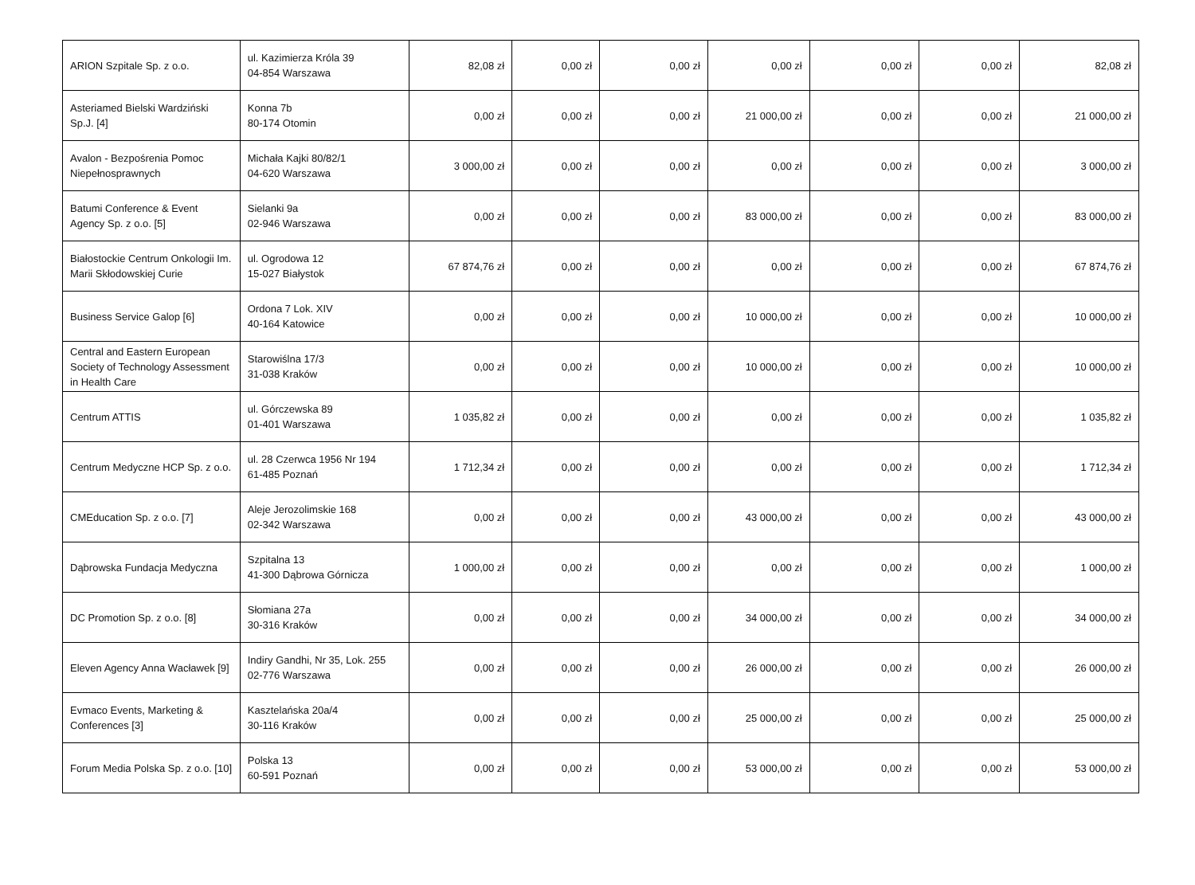| ARION Szpitale Sp. z o.o. | ul. Kazimierza Króla 39 04-854 Warszawa | 82,08 zł | 0,00 zł | 0,00 zł | 0,00 zł | 0,00 zł | 0,00 zł | 82,08 zł |
| Asteriamed Bielski Wardziński Sp.J. [4] | Konna 7b 80-174 Otomin | 0,00 zł | 0,00 zł | 0,00 zł | 21 000,00 zł | 0,00 zł | 0,00 zł | 21 000,00 zł |
| Avalon - Bezpośrenia Pomoc Niepełnosprawnych | Michała Kajki 80/82/1 04-620 Warszawa | 3 000,00 zł | 0,00 zł | 0,00 zł | 0,00 zł | 0,00 zł | 0,00 zł | 3 000,00 zł |
| Batumi Conference & Event Agency Sp. z o.o. [5] | Sielanki 9a 02-946 Warszawa | 0,00 zł | 0,00 zł | 0,00 zł | 83 000,00 zł | 0,00 zł | 0,00 zł | 83 000,00 zł |
| Białostockie Centrum Onkologii Im. Marii Skłodowskiej Curie | ul. Ogrodowa 12 15-027 Białystok | 67 874,76 zł | 0,00 zł | 0,00 zł | 0,00 zł | 0,00 zł | 0,00 zł | 67 874,76 zł |
| Business Service Galop [6] | Ordona 7 Lok. XIV 40-164 Katowice | 0,00 zł | 0,00 zł | 0,00 zł | 10 000,00 zł | 0,00 zł | 0,00 zł | 10 000,00 zł |
| Central and Eastern European Society of Technology Assessment in Health Care | Starowiślna 17/3 31-038 Kraków | 0,00 zł | 0,00 zł | 0,00 zł | 10 000,00 zł | 0,00 zł | 0,00 zł | 10 000,00 zł |
| Centrum ATTIS | ul. Górczewska 89 01-401 Warszawa | 1 035,82 zł | 0,00 zł | 0,00 zł | 0,00 zł | 0,00 zł | 0,00 zł | 1 035,82 zł |
| Centrum Medyczne HCP Sp. z o.o. | ul. 28 Czerwca 1956 Nr 194 61-485 Poznań | 1 712,34 zł | 0,00 zł | 0,00 zł | 0,00 zł | 0,00 zł | 0,00 zł | 1 712,34 zł |
| CMEducation Sp. z o.o. [7] | Aleje Jerozolimskie 168 02-342 Warszawa | 0,00 zł | 0,00 zł | 0,00 zł | 43 000,00 zł | 0,00 zł | 0,00 zł | 43 000,00 zł |
| Dąbrowska Fundacja Medyczna | Szpitalna 13 41-300 Dąbrowa Górnicza | 1 000,00 zł | 0,00 zł | 0,00 zł | 0,00 zł | 0,00 zł | 0,00 zł | 1 000,00 zł |
| DC Promotion Sp. z o.o. [8] | Słomiana 27a 30-316 Kraków | 0,00 zł | 0,00 zł | 0,00 zł | 34 000,00 zł | 0,00 zł | 0,00 zł | 34 000,00 zł |
| Eleven Agency Anna Wacławek [9] | Indiry Gandhi, Nr 35, Lok. 255 02-776 Warszawa | 0,00 zł | 0,00 zł | 0,00 zł | 26 000,00 zł | 0,00 zł | 0,00 zł | 26 000,00 zł |
| Evmaco Events, Marketing & Conferences [3] | Kasztelańska 20a/4 30-116 Kraków | 0,00 zł | 0,00 zł | 0,00 zł | 25 000,00 zł | 0,00 zł | 0,00 zł | 25 000,00 zł |
| Forum Media Polska Sp. z o.o. [10] | Polska 13 60-591 Poznań | 0,00 zł | 0,00 zł | 0,00 zł | 53 000,00 zł | 0,00 zł | 0,00 zł | 53 000,00 zł |